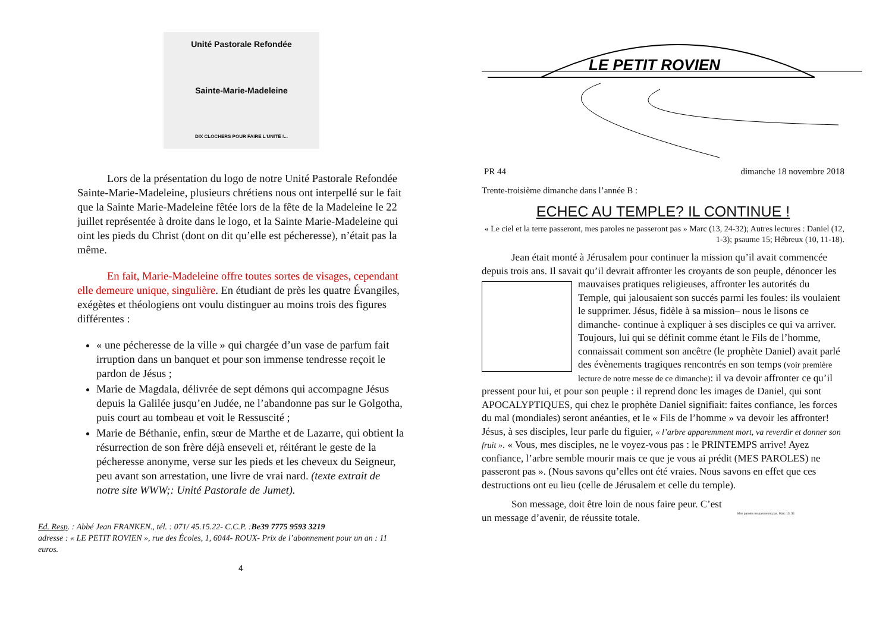Unité Pastorale Refondée
Sainte-Marie-Madeleine
DIX CLOCHERS POUR FAIRE L'UNITÉ !...
Lors de la présentation du logo de notre Unité Pastorale Refondée Sainte-Marie-Madeleine, plusieurs chrétiens nous ont interpellé sur le fait que la Sainte Marie-Madeleine fêtée lors de la fête de la Madeleine le 22 juillet représentée à droite dans le logo, et la Sainte Marie-Madeleine qui oint les pieds du Christ (dont on dit qu’elle est pécheresse), n’était pas la même.
En fait, Marie-Madeleine offre toutes sortes de visages, cependant elle demeure unique, singulière. En étudiant de près les quatre Évangiles, exégètes et théologiens ont voulu distinguer au moins trois des figures différentes :
« une pécheresse de la ville » qui chargée d’un vase de parfum fait irruption dans un banquet et pour son immense tendresse reçoit le pardon de Jésus ;
Marie de Magdala, délivrée de sept démons qui accompagne Jésus depuis la Galilée jusqu’en Judée, ne l’abandonne pas sur le Golgotha, puis court au tombeau et voit le Ressuscité ;
Marie de Béthanie, enfin, sœur de Marthe et de Lazarre, qui obtient la résurrection de son frère déjà enseveli et, réitérant le geste de la pécheresse anonyme, verse sur les pieds et les cheveux du Seigneur, peu avant son arrestation, une livre de vrai nard. (texte extrait de notre site WWW;: Unité Pastorale de Jumet).
Ed. Resp. : Abbé Jean FRANKEN., tél. : 071/ 45.15.22- C.C.P. :Be39 7775 9593 3219
adresse : « LE PETIT ROVIEN », rue des Écoles, 1, 6044- ROUX- Prix de l’abonnement pour un an : 11 euros.
4
LE PETIT ROVIEN
PR 44 dimanche 18 novembre 2018
Trente-troisième dimanche dans l’année B :
ECHEC AU TEMPLE? IL CONTINUE !
« Le ciel et la terre passeront, mes paroles ne passeront pas » Marc (13, 24-32); Autres lectures : Daniel (12, 1-3); psaume 15; Hébreux (10, 11-18).
Jean était monté à Jérusalem pour continuer la mission qu’il avait commencée depuis trois ans. Il savait qu’il devrait affronter les croyants de son peuple, dénoncer les mauvaises pratiques religieuses, affronter les autorités du Temple, qui jalousaient son succés parmi les foules: ils voulaient le supprimer. Jésus, fidèle à sa mission– nous le lisons ce dimanche- continue à expliquer à ses disciples ce qui va arriver. Toujours, lui qui se définit comme étant le Fils de l’homme, connaissait comment son ancêtre (le prophète Daniel) avait parlé des évènements tragiques rencontrés en son temps (voir première lecture de notre messe de ce dimanche): il va devoir affronter ce qu’il pressent pour lui, et pour son peuple : il reprend donc les images de Daniel, qui sont APOCALYPTIQUES, qui chez le prophète Daniel signifiait: faites confiance, les forces du mal (mondiales) seront anéanties, et le « Fils de l’homme » va devoir les affronter! Jésus, à ses disciples, leur parle du figuier, « l’arbre apparemment mort, va reverdir et donner son fruit ». « Vous, mes disciples, ne le voyez-vous pas : le PRINTEMPS arrive! Ayez confiance, l’arbre semble mourir mais ce que je vous ai prédit (MES PAROLES) ne passeront pas ». (Nous savons qu’elles ont été vraies. Nous savons en effet que ces destructions ont eu lieu (celle de Jérusalem et celle du temple).
Son message, doit être loin de nous faire peur. C’est un message d’avenir, de réussite totale.
Mes paroles ne passeront pas. Marc 13, 31